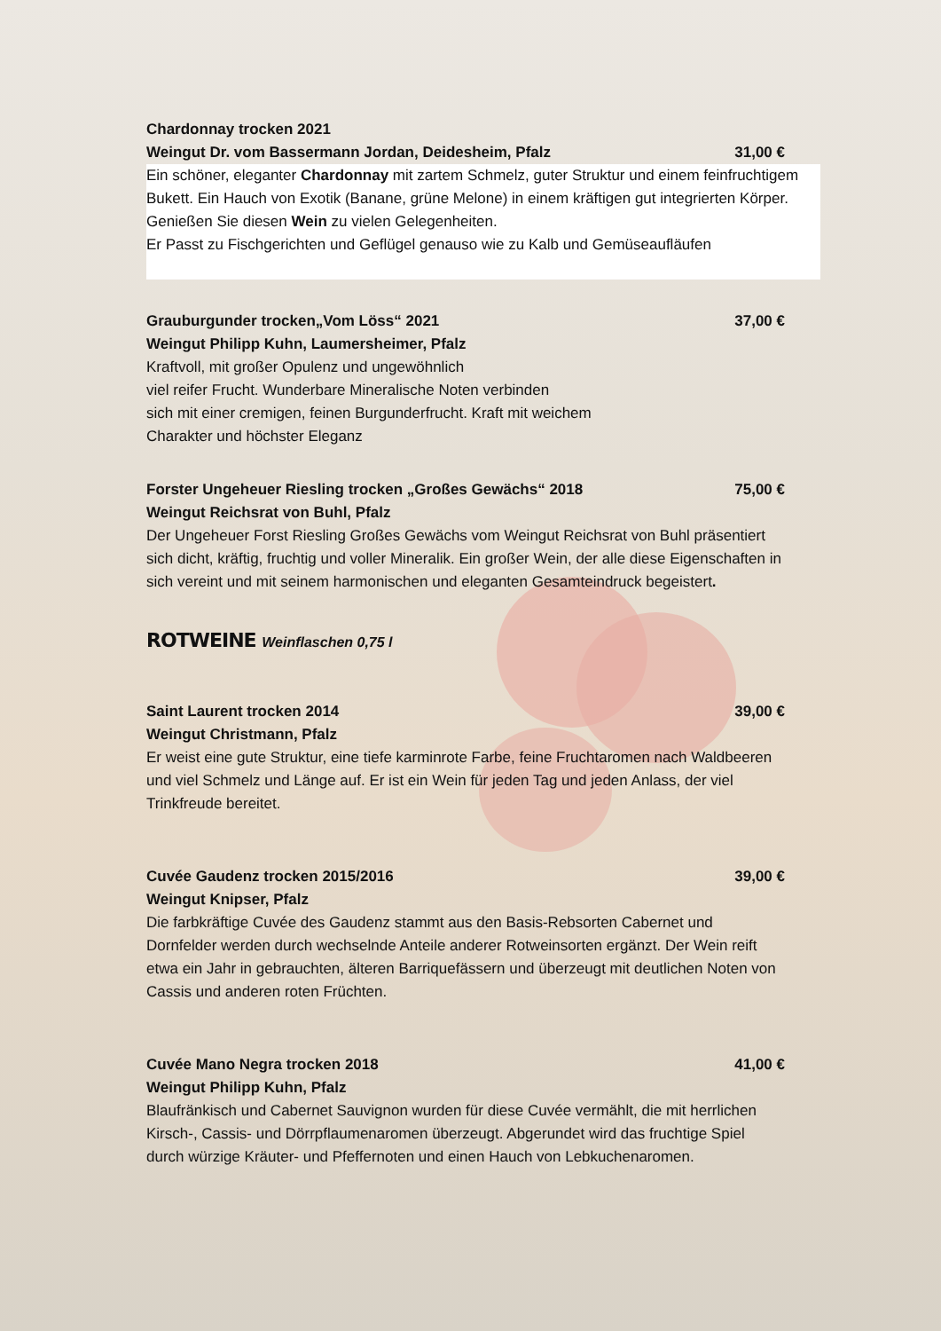Chardonnay trocken 2021
Weingut Dr. vom Bassermann Jordan, Deidesheim, Pfalz 31,00 €
Ein schöner, eleganter Chardonnay mit zartem Schmelz, guter Struktur und einem feinfruchtigem Bukett. Ein Hauch von Exotik (Banane, grüne Melone) in einem kräftigen gut integrierten Körper. Genießen Sie diesen Wein zu vielen Gelegenheiten.
Er Passt zu Fischgerichten und Geflügel genauso wie zu Kalb und Gemüseaufläufen
Grauburgunder trocken„Vom Löss“ 2021 37,00 €
Weingut Philipp Kuhn, Laumersheimer, Pfalz
Kraftvoll, mit großer Opulenz und ungewöhnlich
viel reifer Frucht. Wunderbare Mineralische Noten verbinden
sich mit einer cremigen, feinen Burgunderfrucht. Kraft mit weichem
Charakter und höchster Eleganz
Forster Ungeheuer Riesling trocken „Großes Gewächs“ 2018 75,00 €
Weingut Reichsrat von Buhl, Pfalz
Der Ungeheuer Forst Riesling Großes Gewächs vom Weingut Reichsrat von Buhl präsentiert sich dicht, kräftig, fruchtig und voller Mineralik. Ein großer Wein, der alle diese Eigenschaften in sich vereint und mit seinem harmonischen und eleganten Gesamteindruck begeistert.
ROTWEINE Weinflaschen 0,75 l
Saint Laurent trocken 2014 39,00 €
Weingut Christmann, Pfalz
Er weist eine gute Struktur, eine tiefe karminrote Farbe, feine Fruchtaromen nach Waldbeeren und viel Schmelz und Länge auf. Er ist ein Wein für jeden Tag und jeden Anlass, der viel Trinkfreude bereitet.
Cuvée Gaudenz trocken 2015/2016 39,00 €
Weingut Knipser, Pfalz
Die farbkräftige Cuvée des Gaudenz stammt aus den Basis-Rebsorten Cabernet und Dornfelder werden durch wechselnde Anteile anderer Rotweinsorten ergänzt. Der Wein reift etwa ein Jahr in gebrauchten, älteren Barriquefässern und überzeugt mit deutlichen Noten von Cassis und anderen roten Früchten.
Cuvée Mano Negra trocken 2018 41,00 €
Weingut Philipp Kuhn, Pfalz
Blaufränkisch und Cabernet Sauvignon wurden für diese Cuvée vermählt, die mit herrlichen Kirsch-, Cassis- und Dörrpflaumenaromen überzeugt. Abgerundet wird das fruchtige Spiel durch würzige Kräuter- und Pfeffernoten und einen Hauch von Lebkuchenaromen.